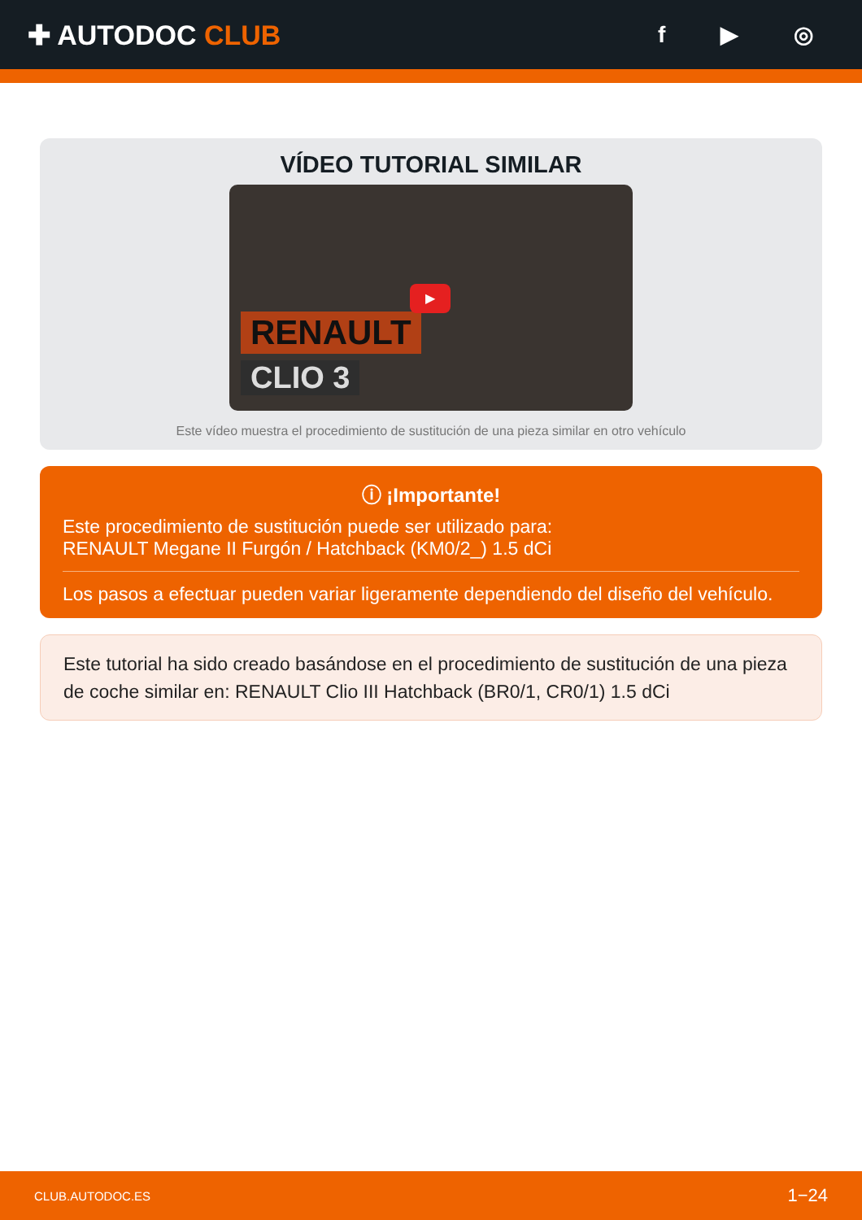✚ AUTODOC CLUB
f ▶ ◎
VÍDEO TUTORIAL SIMILAR
RENAULT
CLIO 3
▶
Este vídeo muestra el procedimiento de sustitución de una pieza similar en otro vehículo
ⓘ ¡Importante!
Este procedimiento de sustitución puede ser utilizado para:
RENAULT Megane II Furgón / Hatchback (KM0/2_) 1.5 dCi
Los pasos a efectuar pueden variar ligeramente dependiendo del diseño del vehículo.
Este tutorial ha sido creado basándose en el procedimiento de sustitución de una pieza de coche similar en: RENAULT Clio III Hatchback (BR0/1, CR0/1) 1.5 dCi
CLUB.AUTODOC.ES 1−24